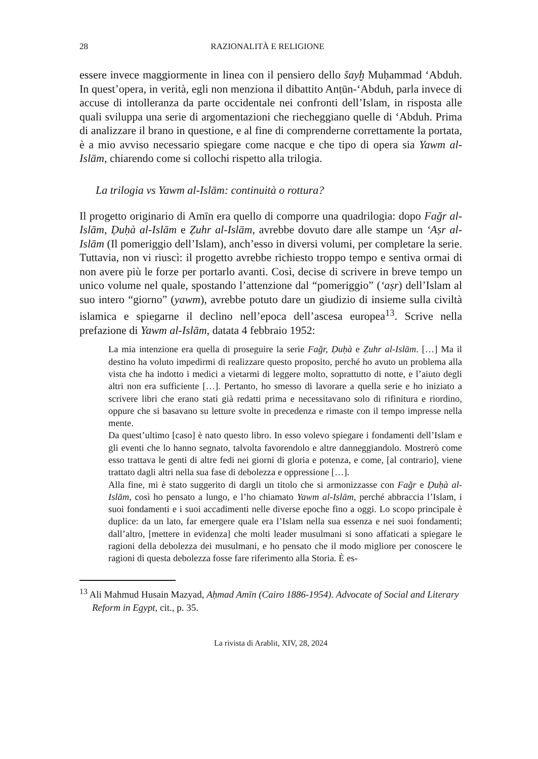28 RAZIONALITÀ E RELIGIONE
essere invece maggiormente in linea con il pensiero dello šayḫ Muḥammad ‘Abduh. In quest’opera, in verità, egli non menziona il dibattito Anṭūn-‘Abduh, parla invece di accuse di intolleranza da parte occidentale nei confronti dell’Islam, in risposta alle quali sviluppa una serie di argomentazioni che riecheggiano quelle di ‘Abduh. Prima di analizzare il brano in questione, e al fine di comprenderne correttamente la portata, è a mio avviso necessario spiegare come nacque e che tipo di opera sia Yawm al-Islām, chiarendo come si collochi rispetto alla trilogia.
La trilogia vs Yawm al-Islām: continuità o rottura?
Il progetto originario di Amīn era quello di comporre una quadrilogia: dopo Fağr al-Islām, Ḍuḥà al-Islām e Ẓuhr al-Islām, avrebbe dovuto dare alle stampe un ‘Aṣr al-Islām (Il pomeriggio dell’Islam), anch’esso in diversi volumi, per completare la serie. Tuttavia, non vi riuscì: il progetto avrebbe richiesto troppo tempo e sentiva ormai di non avere più le forze per portarlo avanti. Così, decise di scrivere in breve tempo un unico volume nel quale, spostando l’attenzione dal “pomeriggio” (‘aṣr) dell’Islam al suo intero “giorno” (yawm), avrebbe potuto dare un giudizio di insieme sulla civiltà islamica e spiegarne il declino nell’epoca dell’ascesa europea<sup>13</sup>. Scrive nella prefazione di Yawm al-Islām, datata 4 febbraio 1952:
La mia intenzione era quella di proseguire la serie Fağr, Ḍuḥà e Ẓuhr al-Islām. […] Ma il destino ha voluto impedirmi di realizzare questo proposito, perché ho avuto un problema alla vista che ha indotto i medici a vietarmi di leggere molto, soprattutto di notte, e l’aiuto degli altri non era sufficiente […]. Pertanto, ho smesso di lavorare a quella serie e ho iniziato a scrivere libri che erano stati già redatti prima e necessitavano solo di rifinitura e riordino, oppure che si basavano su letture svolte in precedenza e rimaste con il tempo impresse nella mente.
Da quest’ultimo [caso] è nato questo libro. In esso volevo spiegare i fondamenti dell’Islam e gli eventi che lo hanno segnato, talvolta favorendolo e altre danneggiandolo. Mostrerò come esso trattava le genti di altre fedi nei giorni di gloria e potenza, e come, [al contrario], viene trattato dagli altri nella sua fase di debolezza e oppressione […].
Alla fine, mi è stato suggerito di dargli un titolo che si armonizzasse con Fağr e Ḍuḥà al-Islām, così ho pensato a lungo, e l’ho chiamato Yawm al-Islām, perché abbraccia l’Islam, i suoi fondamenti e i suoi accadimenti nelle diverse epoche fino a oggi. Lo scopo principale è duplice: da un lato, far emergere quale era l’Islam nella sua essenza e nei suoi fondamenti; dall’altro, [mettere in evidenza] che molti leader musulmani si sono affaticati a spiegare le ragioni della debolezza dei musulmani, e ho pensato che il modo migliore per conoscere le ragioni di questa debolezza fosse fare riferimento alla Storia. È es-
<sup>13</sup> Ali Mahmud Husain Mazyad, Aḥmad Amīn (Cairo 1886-1954). Advocate of Social and Literary Reform in Egypt, cit., p. 35.
La rivista di Arablit, XIV, 28, 2024